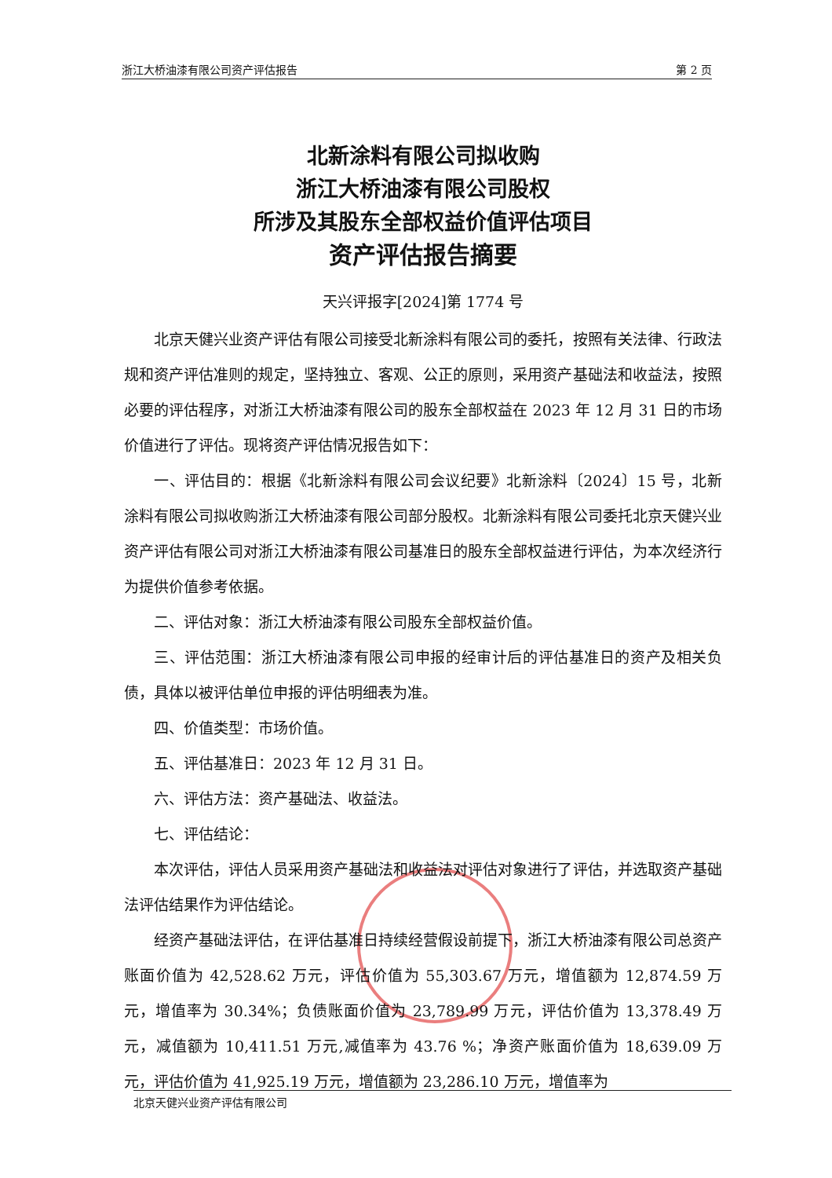浙江大桥油漆有限公司资产评估报告 第 2 页
北新涂料有限公司拟收购
浙江大桥油漆有限公司股权
所涉及其股东全部权益价值评估项目
资产评估报告摘要
天兴评报字[2024]第 1774 号
北京天健兴业资产评估有限公司接受北新涂料有限公司的委托，按照有关法律、行政法规和资产评估准则的规定，坚持独立、客观、公正的原则，采用资产基础法和收益法，按照必要的评估程序，对浙江大桥油漆有限公司的股东全部权益在 2023 年 12 月 31 日的市场价值进行了评估。现将资产评估情况报告如下：
一、评估目的：根据《北新涂料有限公司会议纪要》北新涂料〔2024〕15 号，北新涂料有限公司拟收购浙江大桥油漆有限公司部分股权。北新涂料有限公司委托北京天健兴业资产评估有限公司对浙江大桥油漆有限公司基准日的股东全部权益进行评估，为本次经济行为提供价值参考依据。
二、评估对象：浙江大桥油漆有限公司股东全部权益价值。
三、评估范围：浙江大桥油漆有限公司申报的经审计后的评估基准日的资产及相关负债，具体以被评估单位申报的评估明细表为准。
四、价值类型：市场价值。
五、评估基准日：2023 年 12 月 31 日。
六、评估方法：资产基础法、收益法。
七、评估结论：
本次评估，评估人员采用资产基础法和收益法对评估对象进行了评估，并选取资产基础法评估结果作为评估结论。
经资产基础法评估，在评估基准日持续经营假设前提下，浙江大桥油漆有限公司总资产账面价值为 42,528.62 万元，评估价值为 55,303.67 万元，增值额为 12,874.59 万元，增值率为 30.34%；负债账面价值为 23,789.99 万元，评估价值为 13,378.49 万元，减值额为 10,411.51 万元,减值率为 43.76 %；净资产账面价值为 18,639.09 万元，评估价值为 41,925.19 万元，增值额为 23,286.10 万元，增值率为
北京天健兴业资产评估有限公司